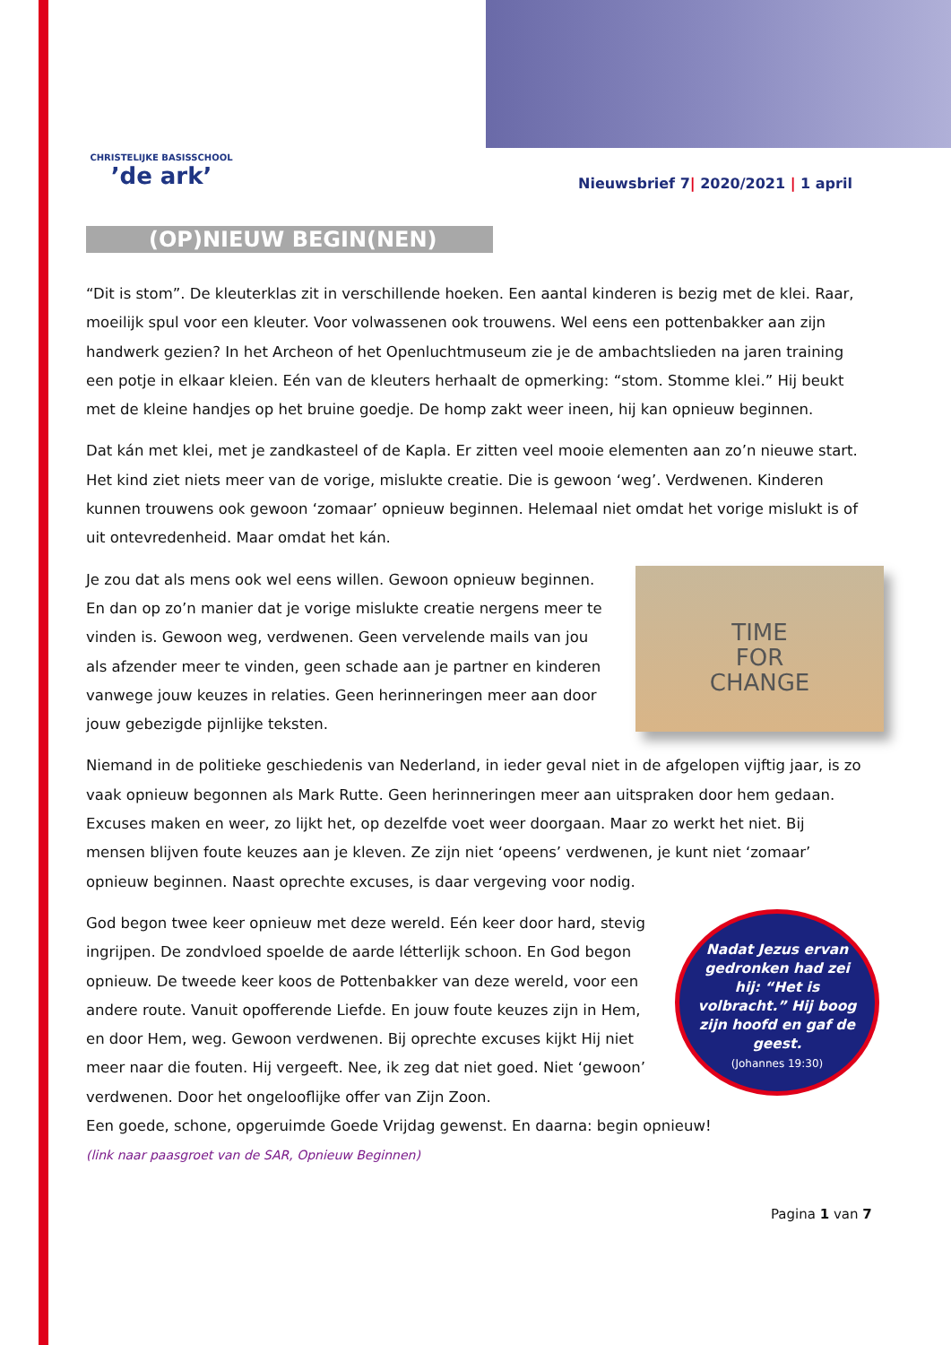CHRISTELIJKE BASISSCHOOL
’de ark’
Nieuwsbrief 7| 2020/2021 | 1 april
(OP)NIEUW BEGIN(NEN)
“Dit is stom”. De kleuterklas zit in verschillende hoeken. Een aantal kinderen is bezig met de klei. Raar, moeilijk spul voor een kleuter. Voor volwassenen ook trouwens. Wel eens een pottenbakker aan zijn handwerk gezien? In het Archeon of het Openluchtmuseum zie je de ambachtslieden na jaren training een potje in elkaar kleien. Eén van de kleuters herhaalt de opmerking: “stom. Stomme klei.” Hij beukt met de kleine handjes op het bruine goedje. De homp zakt weer ineen, hij kan opnieuw beginnen.
Dat kán met klei, met je zandkasteel of de Kapla. Er zitten veel mooie elementen aan zo’n nieuwe start. Het kind ziet niets meer van de vorige, mislukte creatie. Die is gewoon ‘weg’. Verdwenen. Kinderen kunnen trouwens ook gewoon ‘zomaar’ opnieuw beginnen. Helemaal niet omdat het vorige mislukt is of uit ontevredenheid. Maar omdat het kán.
TIME
FOR
CHANGE
Je zou dat als mens ook wel eens willen. Gewoon opnieuw beginnen. En dan op zo’n manier dat je vorige mislukte creatie nergens meer te vinden is. Gewoon weg, verdwenen. Geen vervelende mails van jou als afzender meer te vinden, geen schade aan je partner en kinderen vanwege jouw keuzes in relaties. Geen herinneringen meer aan door jouw gebezigde pijnlijke teksten.
Niemand in de politieke geschiedenis van Nederland, in ieder geval niet in de afgelopen vijftig jaar, is zo vaak opnieuw begonnen als Mark Rutte. Geen herinneringen meer aan uitspraken door hem gedaan. Excuses maken en weer, zo lijkt het, op dezelfde voet weer doorgaan. Maar zo werkt het niet. Bij mensen blijven foute keuzes aan je kleven. Ze zijn niet ‘opeens’ verdwenen, je kunt niet ‘zomaar’ opnieuw beginnen. Naast oprechte excuses, is daar vergeving voor nodig.
Nadat Jezus ervan gedronken had zei hij: “Het is volbracht.” Hij boog zijn hoofd en gaf de geest.
(Johannes 19:30)
God begon twee keer opnieuw met deze wereld. Eén keer door hard, stevig ingrijpen. De zondvloed spoelde de aarde létterlijk schoon. En God begon opnieuw. De tweede keer koos de Pottenbakker van deze wereld, voor een andere route. Vanuit opofferende Liefde. En jouw foute keuzes zijn in Hem, en door Hem, weg. Gewoon verdwenen. Bij oprechte excuses kijkt Hij niet meer naar die fouten. Hij vergeeft. Nee, ik zeg dat niet goed. Niet ‘gewoon’ verdwenen. Door het ongelooflijke offer van Zijn Zoon.
Een goede, schone, opgeruimde Goede Vrijdag gewenst. En daarna: begin opnieuw!
(link naar paasgroet van de SAR, Opnieuw Beginnen)
Pagina 1 van 7